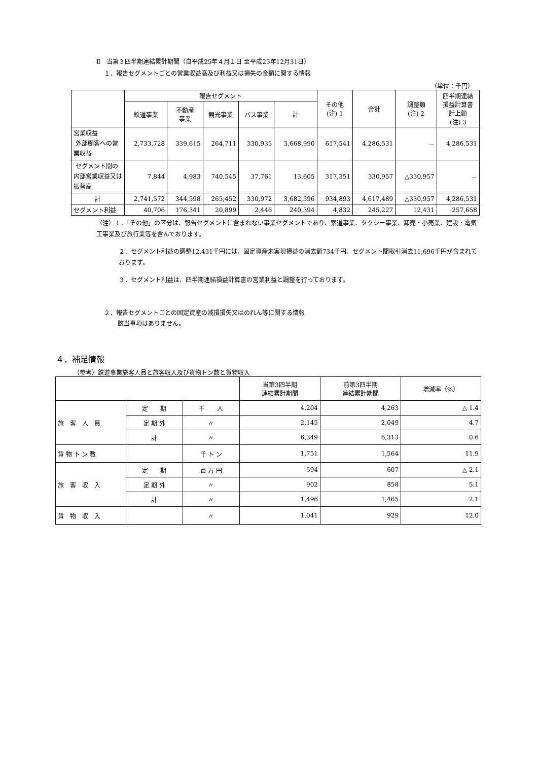Ⅱ　当第３四半期連結累計期間（自平成25年４月１日 至平成25年12月31日）
１．報告セグメントごとの営業収益高及び利益又は損失の金額に関する情報
（単位：千円）
| | 報告セグメント | | | | | その他 (注) 1 | 合計 | 調整額 (注) 2 | 四半期連結 損益計算書 計上額 (注) 3 |
| --- | --- | --- | --- | --- | --- | --- | --- | --- | --- |
| | 鉄道事業 | 不動産 事業 | 観光事業 | バス事業 | 計 | | | | |
| 営業収益 外部顧客への営業収益 | 2,733,728 | 339,615 | 264,711 | 330,935 | 3,668,990 | 617,541 | 4,286,531 | － | 4,286,531 |
| セグメント間の内部営業収益又は振替高 | 7,844 | 4,983 | 740,545 | 37,761 | 13,605 | 317,351 | 330,957 | △330,957 | － |
| 計 | 2,741,572 | 344,598 | 265,452 | 330,972 | 3,682,596 | 934,893 | 4,617,489 | △330,957 | 4,286,531 |
| セグメント利益 | 40,706 | 176,341 | 20,899 | 2,446 | 240,394 | 4,832 | 245,227 | 12,431 | 257,658 |
（注）１．「その他」の区分は、報告セグメントに含まれない事業セグメントであり、索道事業、タクシー事業、卸売・小売業、建設・電気工事業及び旅行業等を含んでおります。
２．セグメント利益の調整12,431千円には、固定資産未実現損益の消去額734千円、セグメント間取引消去11,696千円が含まれております。
３．セグメント利益は、四半期連結損益計算書の営業利益と調整を行っております。
２．報告セグメントごとの固定資産の減損損失又はのれん等に関する情報
該当事項はありません。
４．補足情報
（参考）鉄道事業旅客人員と旅客収入及び貨物トン数と貨物収入
| | | | 当第3四半期 連結累計期間 | 前第3四半期 連結累計期間 | 増減率（%） |
| --- | --- | --- | --- | --- | --- |
| 旅 客 人 員 | 定 期 | 千 人 | 4,204 | 4,263 | △ 1.4 |
| | 定 期 外 | 〃 | 2,145 | 2,049 | 4.7 |
| | 計 | 〃 | 6,349 | 6,313 | 0.6 |
| 貨 物 ト ン 数 | | 千 ト ン | 1,751 | 1,564 | 11.9 |
| 旅 客 収 入 | 定 期 | 百 万 円 | 594 | 607 | △ 2.1 |
| | 定 期 外 | 〃 | 902 | 858 | 5.1 |
| | 計 | 〃 | 1,496 | 1,465 | 2.1 |
| 貨 物 収 入 | | 〃 | 1,041 | 929 | 12.0 |